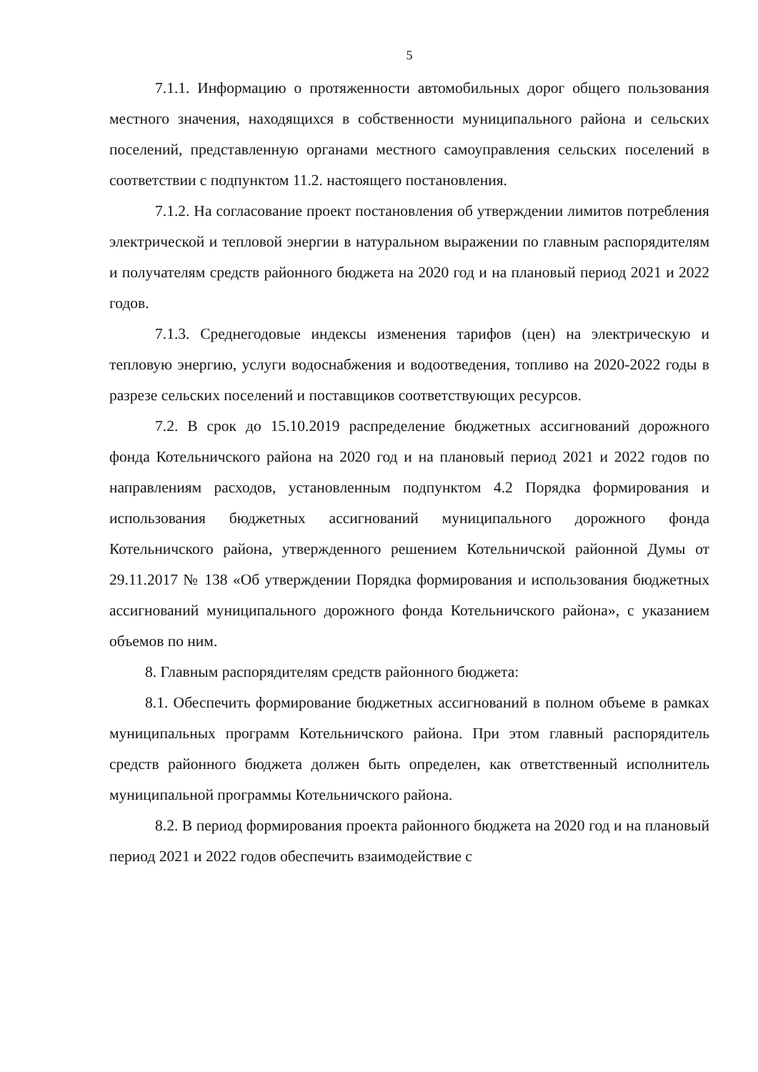5
7.1.1. Информацию о протяженности автомобильных дорог общего пользования местного значения, находящихся в собственности муниципального района и сельских поселений, представленную органами местного самоуправления сельских поселений в соответствии с подпунктом 11.2. настоящего постановления.
7.1.2. На согласование проект постановления об утверждении лимитов потребления электрической и тепловой энергии в натуральном выражении по главным распорядителям и получателям средств районного бюджета на 2020 год и на плановый период 2021 и 2022 годов.
7.1.3. Среднегодовые индексы изменения тарифов (цен) на электрическую и тепловую энергию, услуги водоснабжения и водоотведения, топливо на 2020-2022 годы в разрезе сельских поселений и поставщиков соответствующих ресурсов.
7.2. В срок до 15.10.2019 распределение бюджетных ассигнований дорожного фонда Котельничского района на 2020 год и на плановый период 2021 и 2022 годов по направлениям расходов, установленным подпунктом 4.2 Порядка формирования и использования бюджетных ассигнований муниципального дорожного фонда Котельничского района, утвержденного решением Котельничской районной Думы от 29.11.2017 № 138 «Об утверждении Порядка формирования и использования бюджетных ассигнований муниципального дорожного фонда Котельничского района», с указанием объемов по ним.
8. Главным распорядителям средств районного бюджета:
8.1. Обеспечить формирование бюджетных ассигнований в полном объеме в рамках муниципальных программ Котельничского района. При этом главный распорядитель средств районного бюджета должен быть определен, как ответственный исполнитель муниципальной программы Котельничского района.
8.2. В период формирования проекта районного бюджета на 2020 год и на плановый период 2021 и 2022 годов обеспечить взаимодействие с